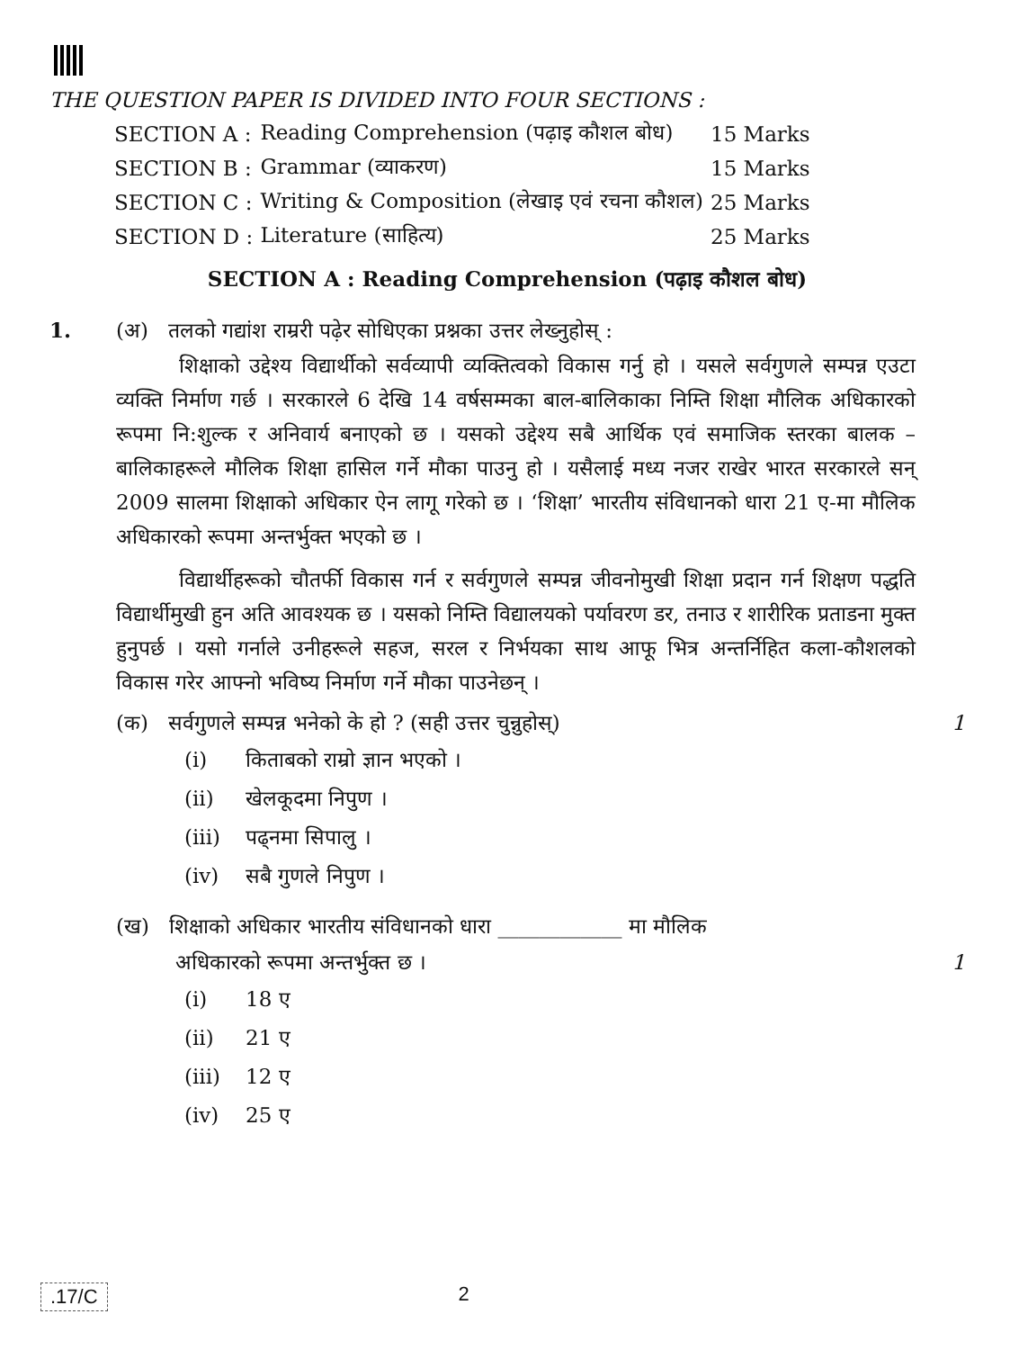THE QUESTION PAPER IS DIVIDED INTO FOUR SECTIONS :
| SECTION A : | Reading Comprehension (पढ़ाइ कौशल बोध) | 15 Marks |
| SECTION B : | Grammar (व्याकरण) | 15 Marks |
| SECTION C : | Writing & Composition (लेखाइ एवं रचना कौशल) | 25 Marks |
| SECTION D : | Literature (साहित्य) | 25 Marks |
SECTION A : Reading Comprehension (पढ़ाइ कौशल बोध)
1. (अ) तलको गद्यांश राम्ररी पढ़ेर सोधिएका प्रश्नका उत्तर लेख्नुहोस् :
शिक्षाको उद्देश्य विद्यार्थीको सर्वव्यापी व्यक्तित्वको विकास गर्नु हो । यसले सर्वगुणले सम्पन्न एउटा व्यक्ति निर्माण गर्छ । सरकारले 6 देखि 14 वर्षसम्मका बाल-बालिकाका निम्ति शिक्षा मौलिक अधिकारको रूपमा नि:शुल्क र अनिवार्य बनाएको छ । यसको उद्देश्य सबै आर्थिक एवं समाजिक स्तरका बालक – बालिकाहरूले मौलिक शिक्षा हासिल गर्ने मौका पाउनु हो । यसैलाई मध्य नजर राखेर भारत सरकारले सन् 2009 सालमा शिक्षाको अधिकार ऐन लागू गरेको छ । ‘शिक्षा’ भारतीय संविधानको धारा 21 ए-मा मौलिक अधिकारको रूपमा अन्तर्भुक्त भएको छ ।
विद्यार्थीहरूको चौतर्फी विकास गर्न र सर्वगुणले सम्पन्न जीवनोमुखी शिक्षा प्रदान गर्न शिक्षण पद्धति विद्यार्थीमुखी हुन अति आवश्यक छ । यसको निम्ति विद्यालयको पर्यावरण डर, तनाउ र शारीरिक प्रताडना मुक्त हुनुपर्छ । यसो गर्नाले उनीहरूले सहज, सरल र निर्भयका साथ आफू भित्र अन्तर्निहित कला-कौशलको विकास गरेर आफ्नो भविष्य निर्माण गर्ने मौका पाउनेछन् ।
(क) सर्वगुणले सम्पन्न भनेको के हो ? (सही उत्तर चुन्नुहोस्) 1
(i) किताबको राम्रो ज्ञान भएको ।
(ii) खेलकूदमा निपुण ।
(iii) पढ्नमा सिपालु ।
(iv) सबै गुणले निपुण ।
(ख) शिक्षाको अधिकार भारतीय संविधानको धारा ____________ मा मौलिक
अधिकारको रूपमा अन्तर्भुक्त छ । 1
(i) 18 ए
(ii) 21 ए
(iii) 12 ए
(iv) 25 ए
.17/C 2